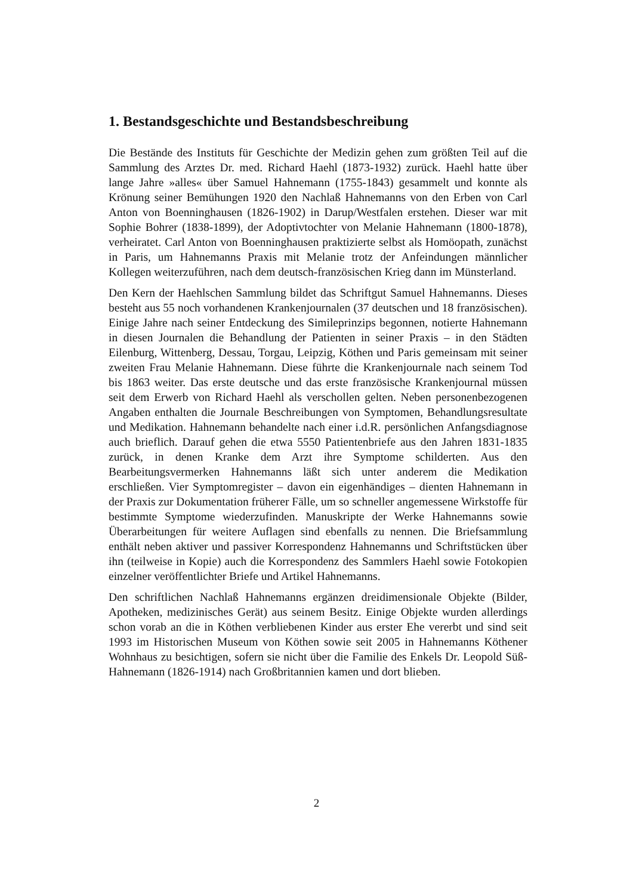1. Bestandsgeschichte und Bestandsbeschreibung
Die Bestände des Instituts für Geschichte der Medizin gehen zum größten Teil auf die Sammlung des Arztes Dr. med. Richard Haehl (1873-1932) zurück. Haehl hatte über lange Jahre »alles« über Samuel Hahnemann (1755-1843) gesammelt und konnte als Krönung seiner Bemühungen 1920 den Nachlaß Hahnemanns von den Erben von Carl Anton von Boenninghausen (1826-1902) in Darup/Westfalen erstehen. Dieser war mit Sophie Bohrer (1838-1899), der Adoptivtochter von Melanie Hahnemann (1800-1878), verheiratet. Carl Anton von Boenninghausen praktizierte selbst als Homöopath, zunächst in Paris, um Hahnemanns Praxis mit Melanie trotz der Anfeindungen männlicher Kollegen weiterzuführen, nach dem deutsch-französischen Krieg dann im Münsterland.
Den Kern der Haehlschen Sammlung bildet das Schriftgut Samuel Hahnemanns. Dieses besteht aus 55 noch vorhandenen Krankenjournalen (37 deutschen und 18 französischen). Einige Jahre nach seiner Entdeckung des Simileprinzips begonnen, notierte Hahnemann in diesen Journalen die Behandlung der Patienten in seiner Praxis – in den Städten Eilenburg, Wittenberg, Dessau, Torgau, Leipzig, Köthen und Paris gemeinsam mit seiner zweiten Frau Melanie Hahnemann. Diese führte die Krankenjournale nach seinem Tod bis 1863 weiter. Das erste deutsche und das erste französische Krankenjournal müssen seit dem Erwerb von Richard Haehl als verschollen gelten. Neben personenbezogenen Angaben enthalten die Journale Beschreibungen von Symptomen, Behandlungsresultate und Medikation. Hahnemann behandelte nach einer i.d.R. persönlichen Anfangsdiagnose auch brieflich. Darauf gehen die etwa 5550 Patientenbriefe aus den Jahren 1831-1835 zurück, in denen Kranke dem Arzt ihre Symptome schilderten. Aus den Bearbeitungsvermerken Hahnemanns läßt sich unter anderem die Medikation erschließen. Vier Symptomregister – davon ein eigenhändiges – dienten Hahnemann in der Praxis zur Dokumentation früherer Fälle, um so schneller angemessene Wirkstoffe für bestimmte Symptome wiederzufinden. Manuskripte der Werke Hahnemanns sowie Überarbeitungen für weitere Auflagen sind ebenfalls zu nennen. Die Briefsammlung enthält neben aktiver und passiver Korrespondenz Hahnemanns und Schriftstücken über ihn (teilweise in Kopie) auch die Korrespondenz des Sammlers Haehl sowie Fotokopien einzelner veröffentlichter Briefe und Artikel Hahnemanns.
Den schriftlichen Nachlaß Hahnemanns ergänzen dreidimensionale Objekte (Bilder, Apotheken, medizinisches Gerät) aus seinem Besitz. Einige Objekte wurden allerdings schon vorab an die in Köthen verbliebenen Kinder aus erster Ehe vererbt und sind seit 1993 im Historischen Museum von Köthen sowie seit 2005 in Hahnemanns Köthener Wohnhaus zu besichtigen, sofern sie nicht über die Familie des Enkels Dr. Leopold Süß-Hahnemann (1826-1914) nach Großbritannien kamen und dort blieben.
2